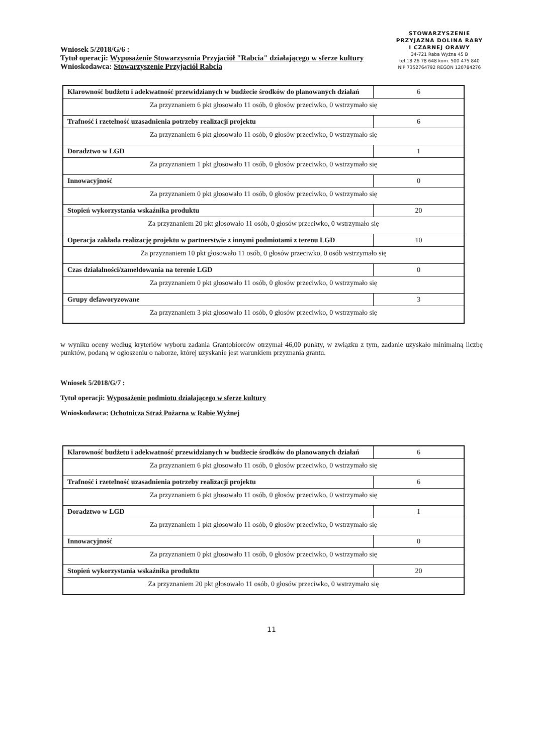Wniosek 5/2018/G/6 :
Tytuł operacji: Wyposażenie Stowarzysznia Przyjaciół "Rabcia" działającego w sferze kultury
Wnioskodawca: Stowarzyszenie Przyjaciół Rabcia
STOWARZYSZENIE
PRZYJAZNA DOLINA RABY
I CZARNEJ ORAWY
34-721 Raba Wyżna 45 B
tel.18 26 78 648 kom. 500 475 840
NIP 7352764792 REGON 120784276
| Klarowność budżetu i adekwatność przewidzianych w budżecie środków do planowanych działań | 6 |
| Za przyznaniem 6 pkt głosowało 11 osób, 0 głosów przeciwko, 0 wstrzymało się | |
| Trafność i rzetelność uzasadnienia potrzeby realizacji projektu | 6 |
| Za przyznaniem 6 pkt głosowało 11 osób, 0 głosów przeciwko, 0 wstrzymało się | |
| Doradztwo w LGD | 1 |
| Za przyznaniem 1 pkt głosowało 11 osób, 0 głosów przeciwko, 0 wstrzymało się | |
| Innowacyjność | 0 |
| Za przyznaniem 0 pkt głosowało 11 osób, 0 głosów przeciwko, 0 wstrzymało się | |
| Stopień wykorzystania wskaźnika produktu | 20 |
| Za przyznaniem 20 pkt głosowało 11 osób, 0 głosów przeciwko, 0 wstrzymało się | |
| Operacja zakłada realizację projektu w partnerstwie z innymi podmiotami z terenu LGD | 10 |
| Za przyznaniem 10 pkt głosowało 11 osób, 0 głosów przeciwko, 0 osób wstrzymało się | |
| Czas działalności/zameldowania na terenie LGD | 0 |
| Za przyznaniem 0 pkt głosowało 11 osób, 0 głosów przeciwko, 0 wstrzymało się | |
| Grupy defaworyzowane | 3 |
| Za przyznaniem 3 pkt głosowało 11 osób, 0 głosów przeciwko, 0 wstrzymało się | |
w wyniku oceny według kryteriów wyboru zadania Grantobiorców otrzymał 46,00 punkty, w związku z tym, zadanie uzyskało minimalną liczbę punktów, podaną w ogłoszeniu o naborze, której uzyskanie jest warunkiem przyznania grantu.
Wniosek 5/2018/G/7 :
Tytuł operacji: Wyposażenie podmiotu działającego w sferze kultury
Wnioskodawca: Ochotnicza Straż Pożarna w Rabie Wyżnej
| Klarowność budżetu i adekwatność przewidzianych w budżecie środków do planowanych działań | 6 |
| Za przyznaniem 6 pkt głosowało 11 osób, 0 głosów przeciwko, 0 wstrzymało się | |
| Trafność i rzetelność uzasadnienia potrzeby realizacji projektu | 6 |
| Za przyznaniem 6 pkt głosowało 11 osób, 0 głosów przeciwko, 0 wstrzymało się | |
| Doradztwo w LGD | 1 |
| Za przyznaniem 1 pkt głosowało 11 osób, 0 głosów przeciwko, 0 wstrzymało się | |
| Innowacyjność | 0 |
| Za przyznaniem 0 pkt głosowało 11 osób, 0 głosów przeciwko, 0 wstrzymało się | |
| Stopień wykorzystania wskaźnika produktu | 20 |
| Za przyznaniem 20 pkt głosowało 11 osób, 0 głosów przeciwko, 0 wstrzymało się | |
11